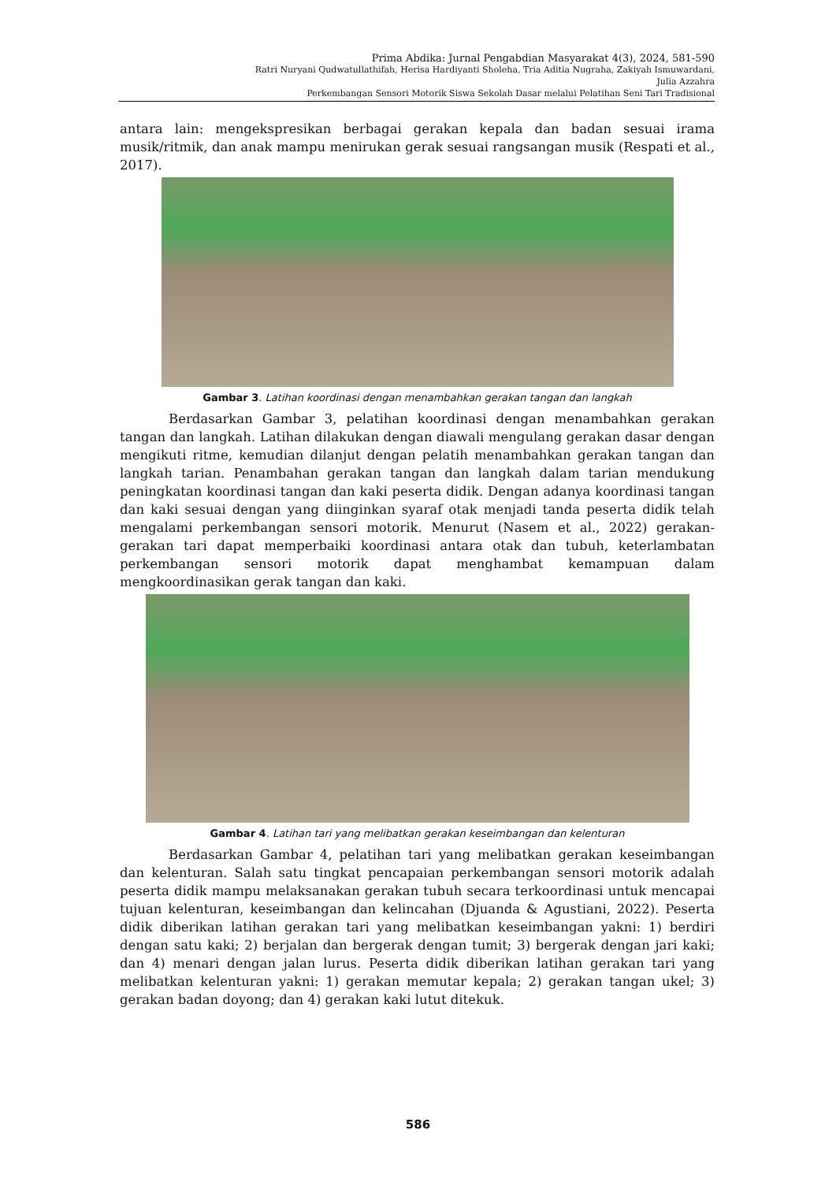Prima Abdika: Jurnal Pengabdian Masyarakat 4(3), 2024, 581-590
Ratri Nuryani Qudwatullathifah, Herisa Hardiyanti Sholeha, Tria Aditia Nugraha, Zakiyah Ismuwardani,
Julia Azzahra
Perkembangan Sensori Motorik Siswa Sekolah Dasar melalui Pelatihan Seni Tari Tradisional
antara lain: mengekspresikan berbagai gerakan kepala dan badan sesuai irama musik/ritmik, dan anak mampu menirukan gerak sesuai rangsangan musik (Respati et al., 2017).
Gambar 3. Latihan koordinasi dengan menambahkan gerakan tangan dan langkah
Berdasarkan Gambar 3, pelatihan koordinasi dengan menambahkan gerakan tangan dan langkah. Latihan dilakukan dengan diawali mengulang gerakan dasar dengan mengikuti ritme, kemudian dilanjut dengan pelatih menambahkan gerakan tangan dan langkah tarian. Penambahan gerakan tangan dan langkah dalam tarian mendukung peningkatan koordinasi tangan dan kaki peserta didik. Dengan adanya koordinasi tangan dan kaki sesuai dengan yang diinginkan syaraf otak menjadi tanda peserta didik telah mengalami perkembangan sensori motorik. Menurut (Nasem et al., 2022) gerakan-gerakan tari dapat memperbaiki koordinasi antara otak dan tubuh, keterlambatan perkembangan sensori motorik dapat menghambat kemampuan dalam mengkoordinasikan gerak tangan dan kaki.
Gambar 4. Latihan tari yang melibatkan gerakan keseimbangan dan kelenturan
Berdasarkan Gambar 4, pelatihan tari yang melibatkan gerakan keseimbangan dan kelenturan. Salah satu tingkat pencapaian perkembangan sensori motorik adalah peserta didik mampu melaksanakan gerakan tubuh secara terkoordinasi untuk mencapai tujuan kelenturan, keseimbangan dan kelincahan (Djuanda & Agustiani, 2022). Peserta didik diberikan latihan gerakan tari yang melibatkan keseimbangan yakni: 1) berdiri dengan satu kaki; 2) berjalan dan bergerak dengan tumit; 3) bergerak dengan jari kaki; dan 4) menari dengan jalan lurus. Peserta didik diberikan latihan gerakan tari yang melibatkan kelenturan yakni: 1) gerakan memutar kepala; 2) gerakan tangan ukel; 3) gerakan badan doyong; dan 4) gerakan kaki lutut ditekuk.
586